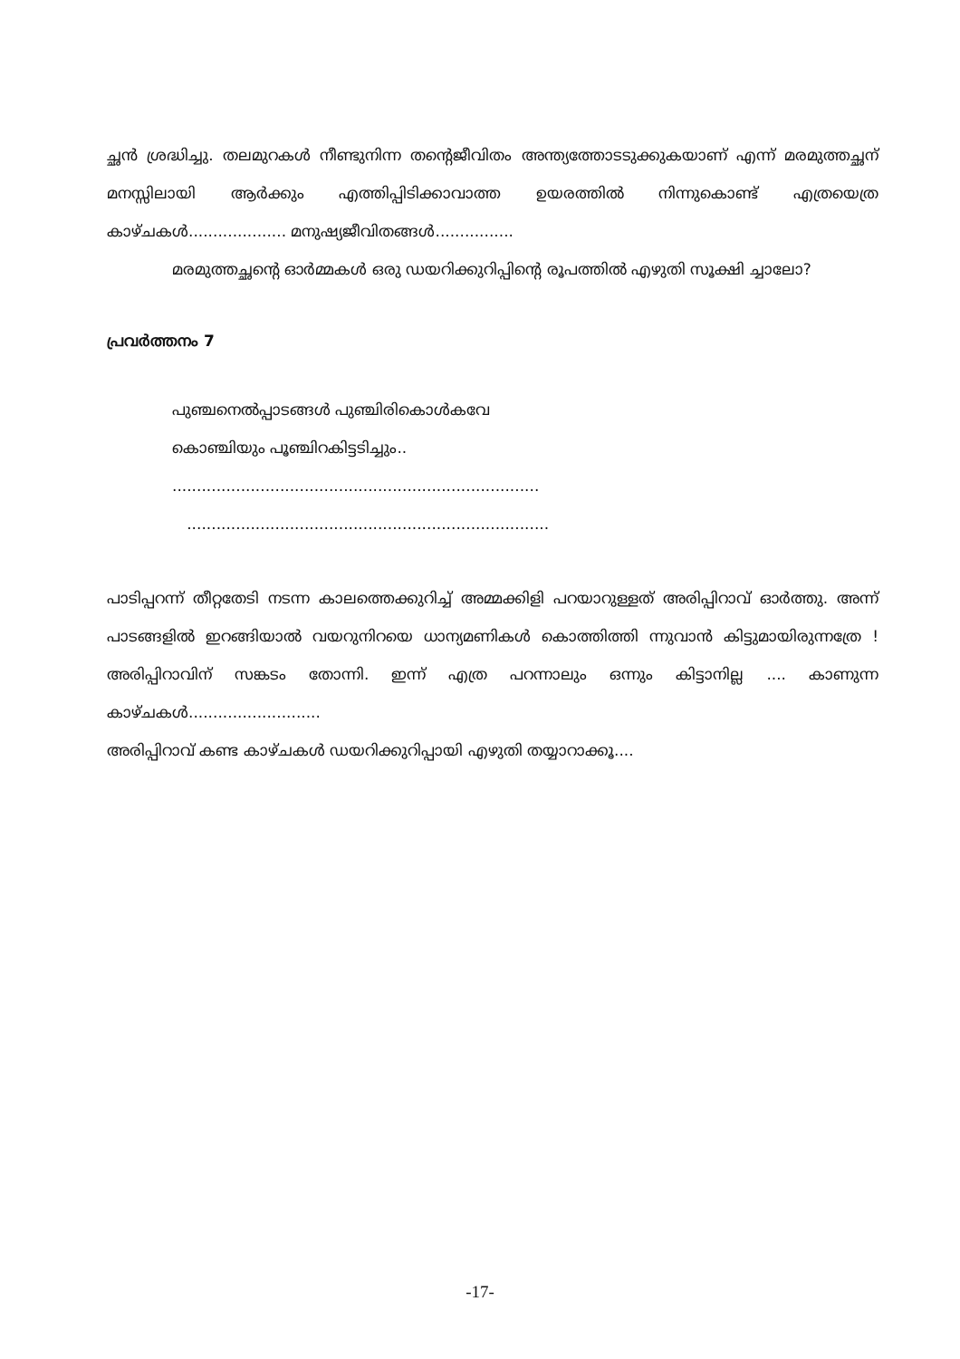ച്ഛൻ ശ്രദ്ധിച്ചു. തലമുറകൾ നീണ്ടുനിന്ന തന്റെജീവിതം അന്ത്യത്തോടടുക്കുകയാണ് എന്ന് മരമുത്തച്ഛന് മനസ്സിലായി ആർക്കും എത്തിപ്പിടിക്കാവാത്ത ഉയരത്തിൽ നിന്നുകൊണ്ട് എത്രയെത്ര കാഴ്ചകൾ.................... മനുഷ്യജീവിതങ്ങൾ................
മരമുത്തച്ഛന്റെ ഓർമ്മകൾ ഒരു ഡയറിക്കുറിപ്പിന്റെ രൂപത്തിൽ എഴുതി സൂക്ഷി ച്ചാലോ?
പ്രവർത്തനം 7
പുഞ്ചനെൽപ്പാടങ്ങൾ പുഞ്ചിരികൊൾകവേ
കൊഞ്ചിയും പൂഞ്ചിറകിട്ടടിച്ചും..
...........................................................................
..........................................................................
പാടിപ്പറന്ന് തീറ്റതേടി നടന്ന കാലത്തെക്കുറിച്ച് അമ്മക്കിളി പറയാറുള്ളത് അരിപ്പിറാവ് ഓർത്തു. അന്ന് പാടങ്ങളിൽ ഇറങ്ങിയാൽ വയറുനിറയെ ധാന്യമണികൾ കൊത്തിത്തി ന്നുവാൻ കിട്ടുമായിരുന്നത്രേ ! അരിപ്പിറാവിന് സങ്കടം തോന്നി. ഇന്ന് എത്ര പറന്നാലും ഒന്നും കിട്ടാനില്ല .... കാണുന്ന കാഴ്ചകൾ...........................
അരിപ്പിറാവ് കണ്ട കാഴ്ചകൾ ഡയറിക്കുറിപ്പായി എഴുതി തയ്യാറാക്കൂ....
-17-